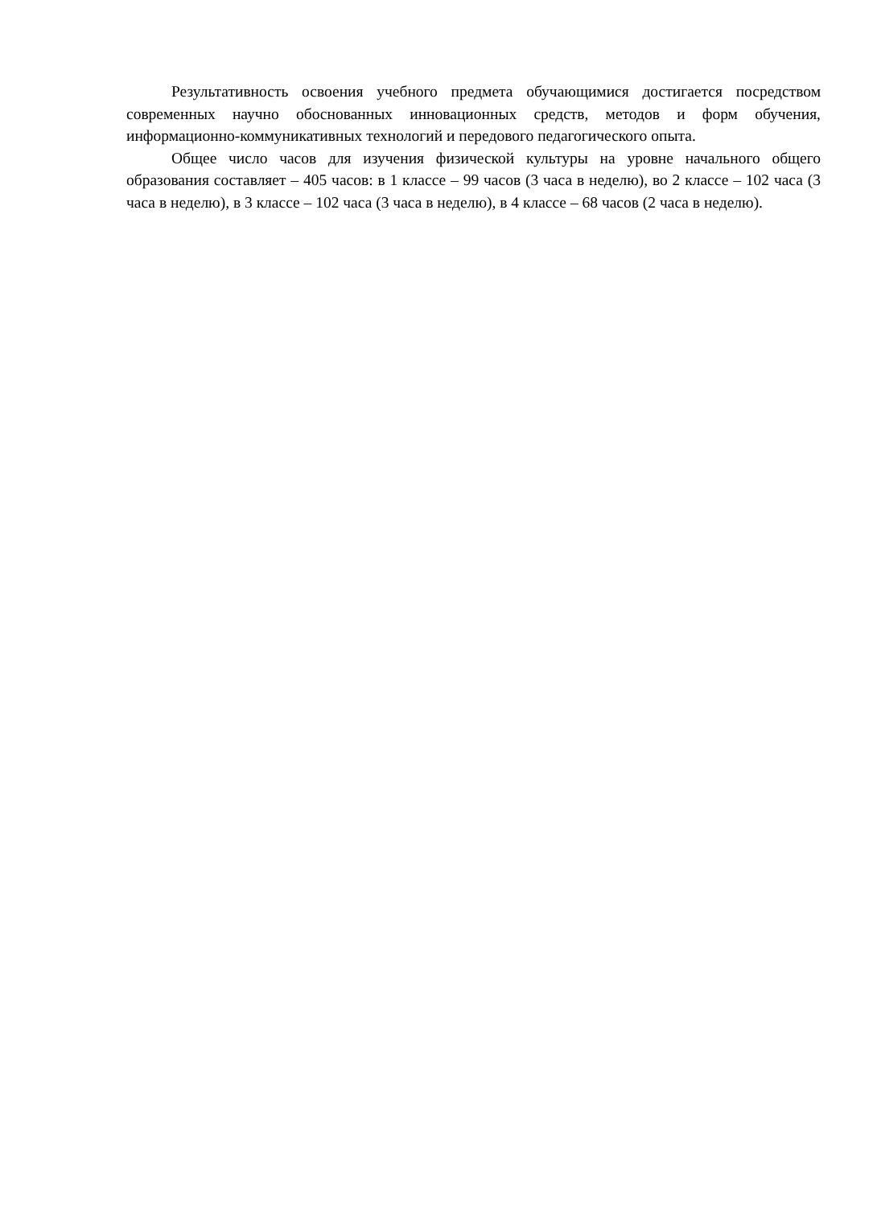Результативность освоения учебного предмета обучающимися достигается посредством современных научно обоснованных инновационных средств, методов и форм обучения, информационно-коммуникативных технологий и передового педагогического опыта.
Общее число часов для изучения физической культуры на уровне начального общего образования составляет – 405 часов: в 1 классе – 99 часов (3 часа в неделю), во 2 классе – 102 часа (3 часа в неделю), в 3 классе – 102 часа (3 часа в неделю), в 4 классе – 68 часов (2 часа в неделю).